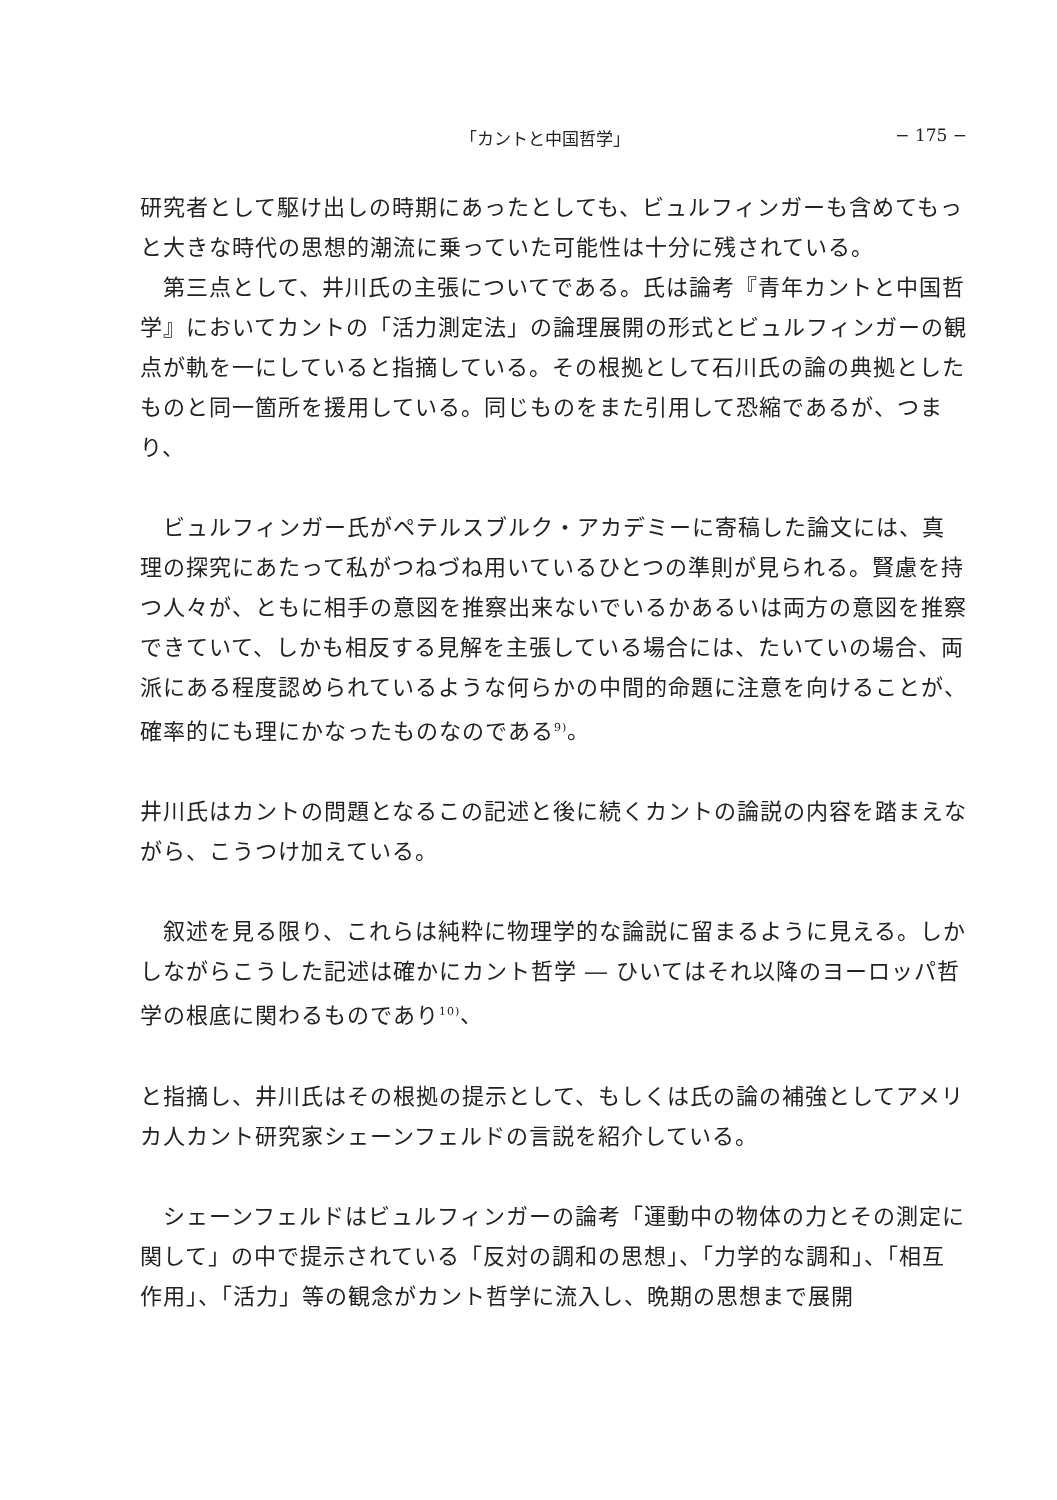「カントと中国哲学」 − 175 −
研究者として駆け出しの時期にあったとしても、ビュルフィンガーも含めてもっと大きな時代の思想的潮流に乗っていた可能性は十分に残されている。
　第三点として、井川氏の主張についてである。氏は論考『青年カントと中国哲学』においてカントの「活力測定法」の論理展開の形式とビュルフィンガーの観点が軌を一にしていると指摘している。その根拠として石川氏の論の典拠としたものと同一箇所を援用している。同じものをまた引用して恐縮であるが、つまり、
　ビュルフィンガー氏がペテルスブルク・アカデミーに寄稿した論文には、真理の探究にあたって私がつねづね用いているひとつの準則が見られる。賢慮を持つ人々が、ともに相手の意図を推察出来ないでいるかあるいは両方の意図を推察できていて、しかも相反する見解を主張している場合には、たいていの場合、両派にある程度認められているような何らかの中間的命題に注意を向けることが、確率的にも理にかなったものなのである<sup>9)</sup>。
井川氏はカントの問題となるこの記述と後に続くカントの論説の内容を踏まえながら、こうつけ加えている。
　叙述を見る限り、これらは純粋に物理学的な論説に留まるように見える。しかしながらこうした記述は確かにカント哲学 ― ひいてはそれ以降のヨーロッパ哲学の根底に関わるものであり<sup>10)</sup>、
と指摘し、井川氏はその根拠の提示として、もしくは氏の論の補強としてアメリカ人カント研究家シェーンフェルドの言説を紹介している。
　シェーンフェルドはビュルフィンガーの論考「運動中の物体の力とその測定に関して」の中で提示されている「反対の調和の思想」、「力学的な調和」、「相互作用」、「活力」等の観念がカント哲学に流入し、晩期の思想まで展開